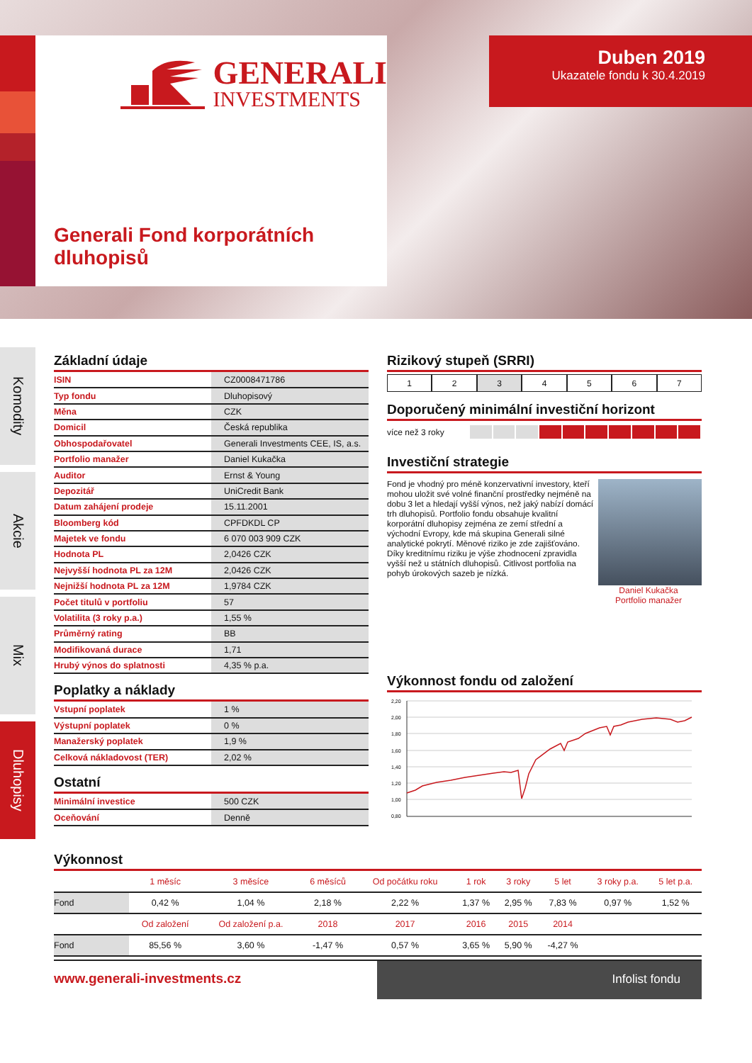GENERALI
INVESTMENTS
Generali Fond korporátních
dluhopisů
Duben 2019
Ukazatele fondu k 30.4.2019
Komodity
Akcie
Mix
Dluhopisy
Základní údaje
| ISIN | CZ0008471786 |
| Typ fondu | Dluhopisový |
| Měna | CZK |
| Domicil | Česká republika |
| Obhospodařovatel | Generali Investments CEE, IS, a.s. |
| Portfolio manažer | Daniel Kukačka |
| Auditor | Ernst & Young |
| Depozitář | UniCredit Bank |
| Datum zahájení prodeje | 15.11.2001 |
| Bloomberg kód | CPFDKDL CP |
| Majetek ve fondu | 6 070 003 909 CZK |
| Hodnota PL | 2,0426 CZK |
| Nejvyšší hodnota PL za 12M | 2,0426 CZK |
| Nejnižší hodnota PL za 12M | 1,9784 CZK |
| Počet titulů v portfoliu | 57 |
| Volatilita (3 roky p.a.) | 1,55 % |
| Průměrný rating | BB |
| Modifikovaná durace | 1,71 |
| Hrubý výnos do splatnosti | 4,35 % p.a. |
Poplatky a náklady
| Vstupní poplatek | 1 % |
| Výstupní poplatek | 0 % |
| Manažerský poplatek | 1,9 % |
| Celková nákladovost (TER) | 2,02 % |
Ostatní
| Minimální investice | 500 CZK |
| Oceňování | Denně |
Rizikový stupeň (SRRI)
1 2 3 4 5 6 7
Doporučený minimální investiční horizont
více než 3 roky
Investiční strategie
Fond je vhodný pro méně konzervativní investory, kteří mohou uložit své volné finanční prostředky nejméně na dobu 3 let a hledají vyšší výnos, než jaký nabízí domácí trh dluhopisů. Portfolio fondu obsahuje kvalitní korporátní dluhopisy zejména ze zemí střední a východní Evropy, kde má skupina Generali silné analytické pokrytí. Měnové riziko je zde zajišťováno. Díky kreditnímu riziku je výše zhodnocení zpravidla vyšší než u státních dluhopisů. Citlivost portfolia na pohyb úrokových sazeb je nízká.
Daniel Kukačka
Portfolio manažer
Výkonnost fondu od založení
2,20
2,00
1,80
1,60
1,40
1,20
1,00
0,80
Výkonnost
| | 1 měsíc | 3 měsíce | 6 měsíců | Od počátku roku | 1 rok | 3 roky | 5 let | 3 roky p.a. | 5 let p.a. |
| --- | --- | --- | --- | --- | --- | --- | --- | --- | --- |
| Fond | 0,42 % | 1,04 % | 2,18 % | 2,22 % | 1,37 % | 2,95 % | 7,83 % | 0,97 % | 1,52 % |
| | Od založení | Od založení p.a. | 2018 | 2017 | 2016 | 2015 | 2014 | | |
| Fond | 85,56 % | 3,60 % | -1,47 % | 0,57 % | 3,65 % | 5,90 % | -4,27 % | | |
www.generali-investments.cz
Infolist fondu